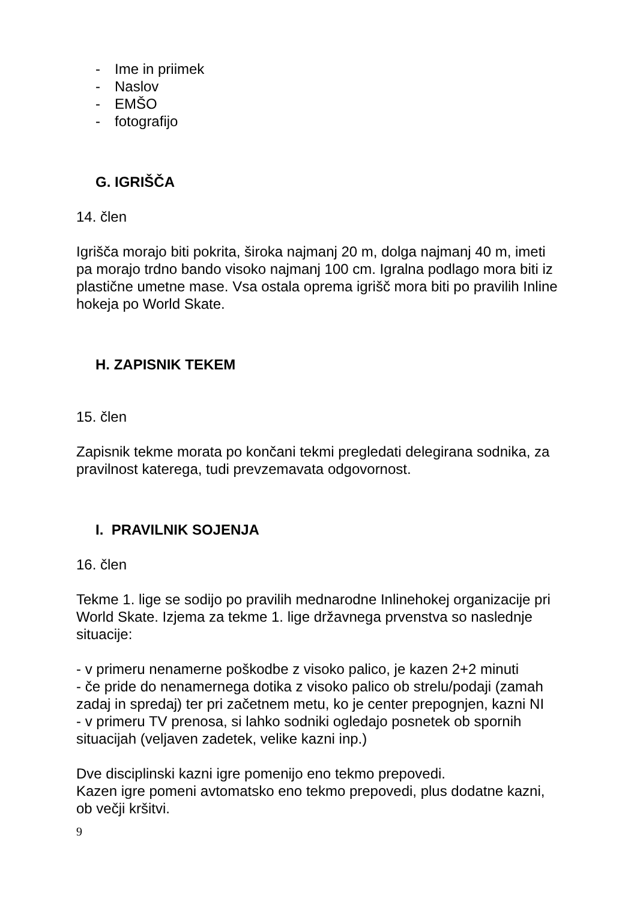- Ime in priimek
- Naslov
- EMŠO
- fotografijo
G. IGRIŠČA
14. člen
Igrišča morajo biti pokrita, široka najmanj 20 m, dolga najmanj 40 m, imeti pa morajo trdno bando visoko najmanj 100 cm. Igralna podlago mora biti iz plastične umetne mase. Vsa ostala oprema igrišč mora biti po pravilih Inline hokeja po World Skate.
H. ZAPISNIK TEKEM
15. člen
Zapisnik tekme morata po končani tekmi pregledati delegirana sodnika, za pravilnost katerega, tudi prevzemavata odgovornost.
I. PRAVILNIK SOJENJA
16. člen
Tekme 1. lige se sodijo po pravilih mednarodne Inlinehokej organizacije pri World Skate. Izjema za tekme 1. lige državnega prvenstva so naslednje situacije:
- v primeru nenamerne poškodbe z visoko palico, je kazen 2+2 minuti
- če pride do nenamernega dotika z visoko palico ob strelu/podaji (zamah zadaj in spredaj) ter pri začetnem metu, ko je center prepognjen, kazni NI
- v primeru TV prenosa, si lahko sodniki ogledajo posnetek ob spornih situacijah (veljaven zadetek, velike kazni inp.)
Dve disciplinski kazni igre pomenijo eno tekmo prepovedi.
Kazen igre pomeni avtomatsko eno tekmo prepovedi, plus dodatne kazni, ob večji kršitvi.
9